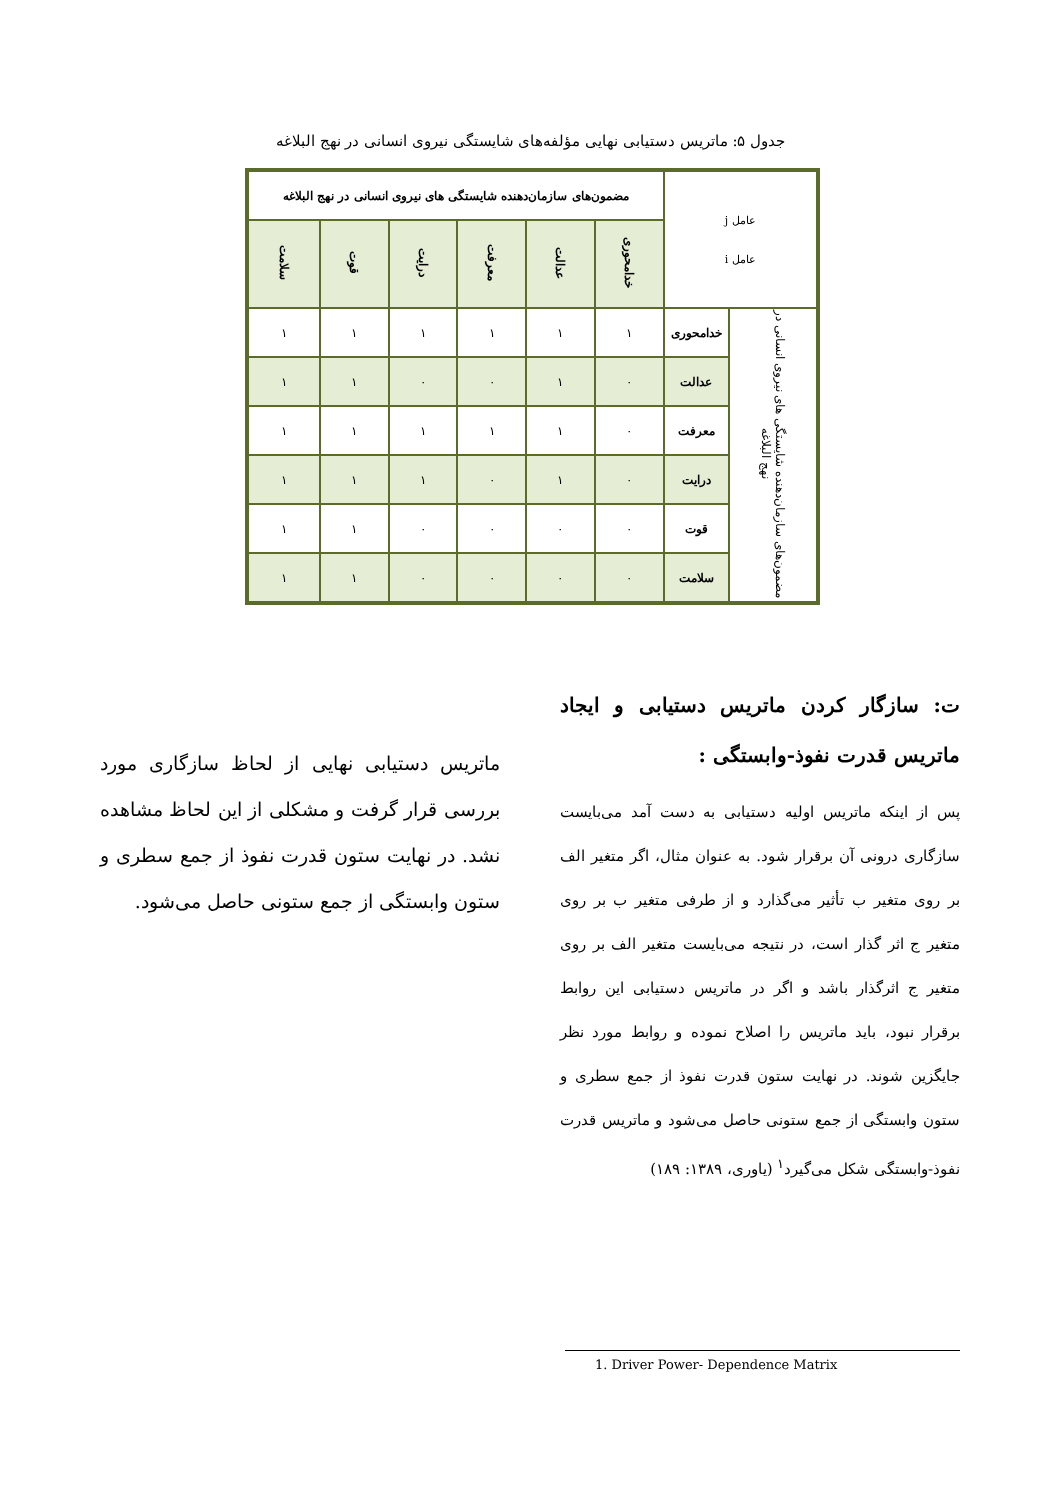جدول ۵: ماتریس دستیابی نهایی مؤلفه‌های شایستگی نیروی انسانی در نهج البلاغه
| عامل j عامل i | | مضمون‌های سازمان‌دهنده شایستگی های نیروی انسانی در نهج البلاغه | | | | | |
| | | خدامحوری | عدالت | معرفت | درایت | قوت | سلامت |
| مضمون‌های سازمان‌دهنده شایستگی های نیروی انسانی در نهج البلاغه | خدامحوری | ۱ | ۱ | ۱ | ۱ | ۱ | ۱ |
| | عدالت | ۰ | ۱ | ۰ | ۰ | ۱ | ۱ |
| | معرفت | ۰ | ۱ | ۱ | ۱ | ۱ | ۱ |
| | درایت | ۰ | ۱ | ۰ | ۱ | ۱ | ۱ |
| | قوت | ۰ | ۰ | ۰ | ۰ | ۱ | ۱ |
| | سلامت | ۰ | ۰ | ۰ | ۰ | ۱ | ۱ |
ت: سازگار کردن ماتریس دستیابی و ایجاد ماتریس قدرت نفوذ-وابستگی :
پس از اینکه ماتریس اولیه دستیابی به دست آمد می‌بایست سازگاری درونی آن برقرار شود. به عنوان مثال، اگر متغیر الف بر روی متغیر ب تأثیر می‌گذارد و از طرفی متغیر ب بر روی متغیر ج اثر گذار است، در نتیجه می‌بایست متغیر الف بر روی متغیر ج اثرگذار باشد و اگر در ماتریس دستیابی این روابط برقرار نبود، باید ماتریس را اصلاح نموده و روابط مورد نظر جایگزین شوند. در نهایت ستون قدرت نفوذ از جمع سطری و ستون وابستگی از جمع ستونی حاصل می‌شود و ماتریس قدرت نفوذ-وابستگی شکل می‌گیرد<sup>۱</sup> (یاوری، ۱۳۸۹: ۱۸۹)
ماتریس دستیابی نهایی از لحاظ سازگاری مورد بررسی قرار گرفت و مشکلی از این لحاظ مشاهده نشد. در نهایت ستون قدرت نفوذ از جمع سطری و ستون وابستگی از جمع ستونی حاصل می‌شود.
1. Driver Power- Dependence Matrix